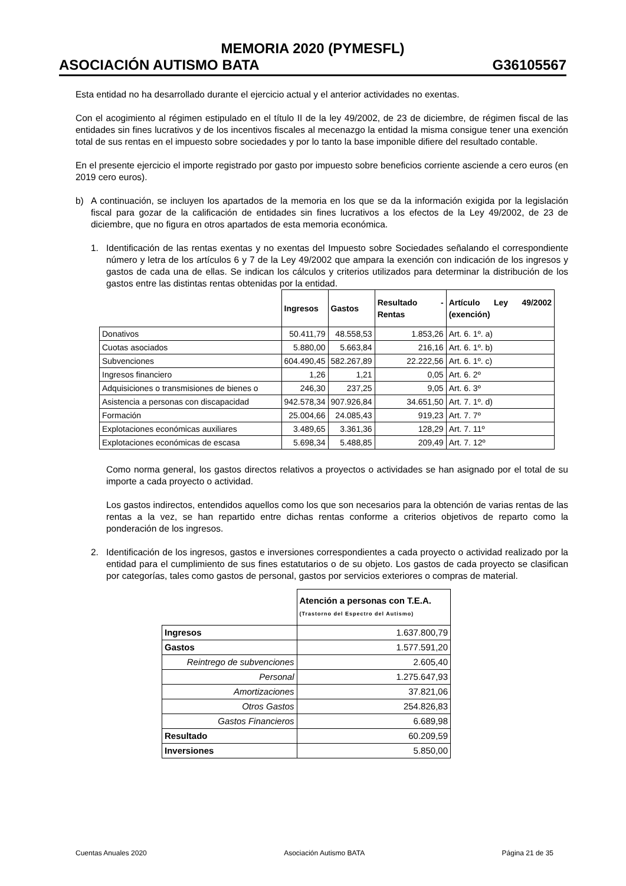MEMORIA 2020 (PYMESFL)
ASOCIACIÓN AUTISMO BATA G36105567
Esta entidad no ha desarrollado durante el ejercicio actual y el anterior actividades no exentas.
Con el acogimiento al régimen estipulado en el título II de la ley 49/2002, de 23 de diciembre, de régimen fiscal de las entidades sin fines lucrativos y de los incentivos fiscales al mecenazgo la entidad la misma consigue tener una exención total de sus rentas en el impuesto sobre sociedades y por lo tanto la base imponible difiere del resultado contable.
En el presente ejercicio el importe registrado por gasto por impuesto sobre beneficios corriente asciende a cero euros (en 2019 cero euros).
b) A continuación, se incluyen los apartados de la memoria en los que se da la información exigida por la legislación fiscal para gozar de la calificación de entidades sin fines lucrativos a los efectos de la Ley 49/2002, de 23 de diciembre, que no figura en otros apartados de esta memoria económica.
1. Identificación de las rentas exentas y no exentas del Impuesto sobre Sociedades señalando el correspondiente número y letra de los artículos 6 y 7 de la Ley 49/2002 que ampara la exención con indicación de los ingresos y gastos de cada una de ellas. Se indican los cálculos y criterios utilizados para determinar la distribución de los gastos entre las distintas rentas obtenidas por la entidad.
| | Ingresos | Gastos | Resultado - Rentas | Artículo Ley 49/2002 (exención) |
| --- | --- | --- | --- | --- |
| Donativos | 50.411,79 | 48.558,53 | 1.853,26 | Art. 6. 1º. a) |
| Cuotas asociados | 5.880,00 | 5.663,84 | 216,16 | Art. 6. 1º. b) |
| Subvenciones | 604.490,45 | 582.267,89 | 22.222,56 | Art. 6. 1º. c) |
| Ingresos financiero | 1,26 | 1,21 | 0,05 | Art. 6. 2º |
| Adquisiciones o transmisiones de bienes o | 246,30 | 237,25 | 9,05 | Art. 6. 3º |
| Asistencia a personas con discapacidad | 942.578,34 | 907.926,84 | 34.651,50 | Art. 7. 1º. d) |
| Formación | 25.004,66 | 24.085,43 | 919,23 | Art. 7. 7º |
| Explotaciones económicas auxiliares | 3.489,65 | 3.361,36 | 128,29 | Art. 7. 11º |
| Explotaciones económicas de escasa | 5.698,34 | 5.488,85 | 209,49 | Art. 7. 12º |
Como norma general, los gastos directos relativos a proyectos o actividades se han asignado por el total de su importe a cada proyecto o actividad.
Los gastos indirectos, entendidos aquellos como los que son necesarios para la obtención de varias rentas de las rentas a la vez, se han repartido entre dichas rentas conforme a criterios objetivos de reparto como la ponderación de los ingresos.
2. Identificación de los ingresos, gastos e inversiones correspondientes a cada proyecto o actividad realizado por la entidad para el cumplimiento de sus fines estatutarios o de su objeto. Los gastos de cada proyecto se clasifican por categorías, tales como gastos de personal, gastos por servicios exteriores o compras de material.
| | Atención a personas con T.E.A. (Trastorno del Espectro del Autismo) |
| --- | --- |
| Ingresos | 1.637.800,79 |
| Gastos | 1.577.591,20 |
| Reintrego de subvenciones | 2.605,40 |
| Personal | 1.275.647,93 |
| Amortizaciones | 37.821,06 |
| Otros Gastos | 254.826,83 |
| Gastos Financieros | 6.689,98 |
| Resultado | 60.209,59 |
| Inversiones | 5.850,00 |
Cuentas Anuales 2020 Asociación Autismo BATA Página 21 de 35